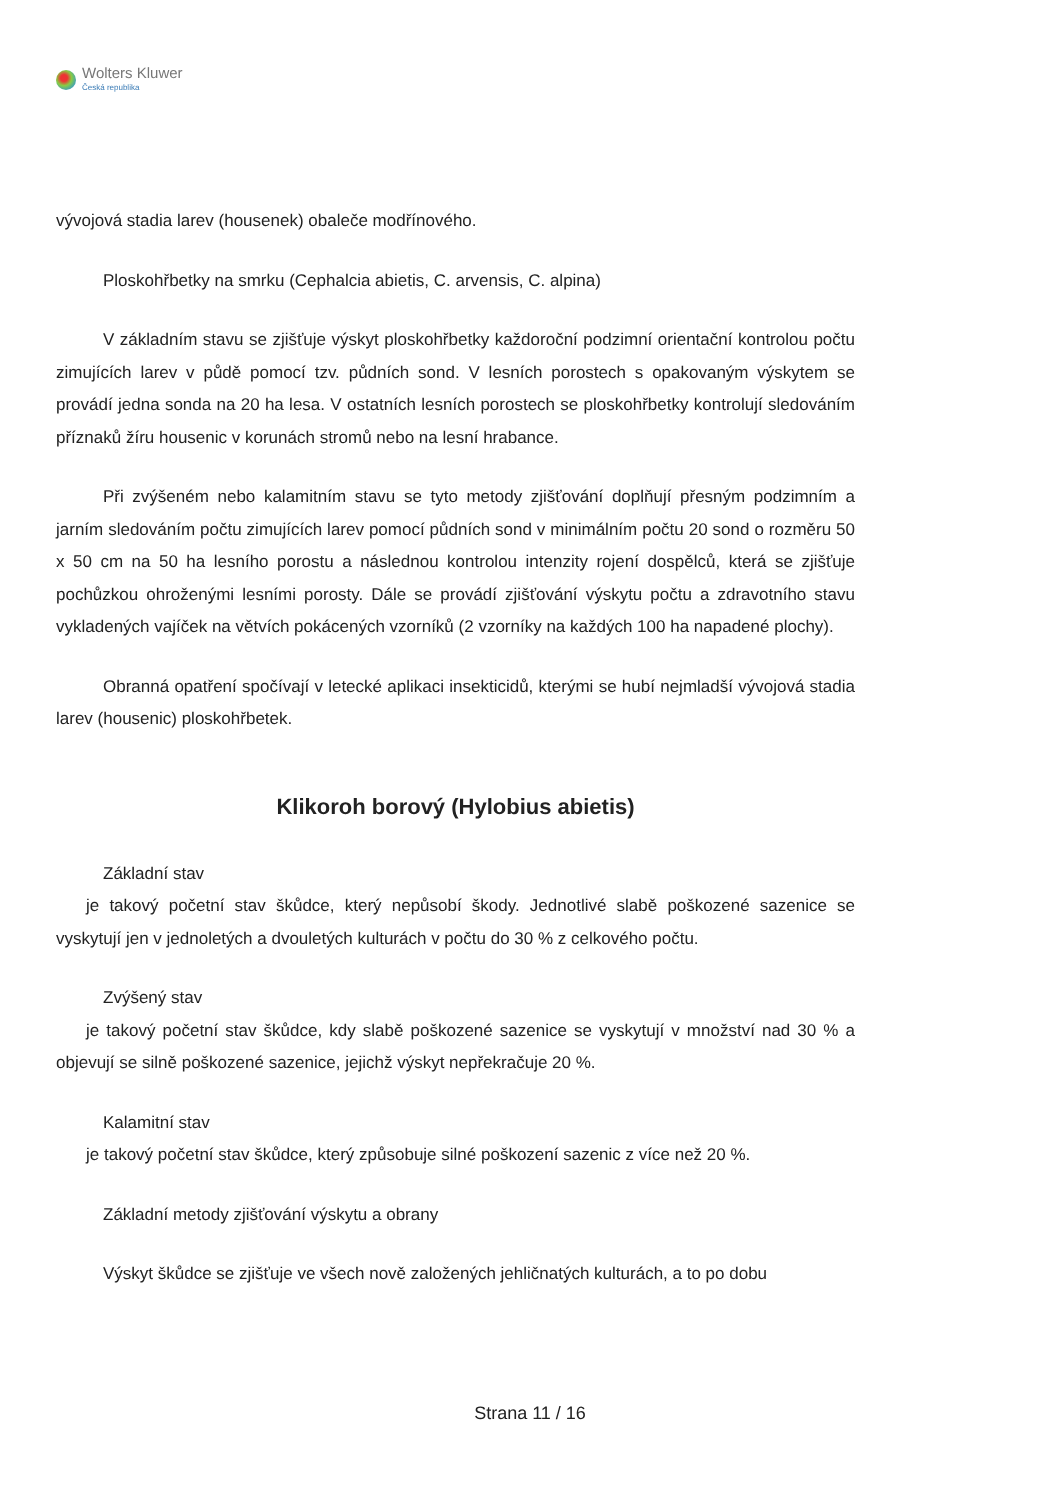Wolters Kluwer
Česká republika
vývojová stadia larev (housenek) obaleče modřínového.
Ploskohřbetky na smrku (Cephalcia abietis, C. arvensis, C. alpina)
V základním stavu se zjišťuje výskyt ploskohřbetky každoroční podzimní orientační kontrolou počtu zimujících larev v půdě pomocí tzv. půdních sond. V lesních porostech s opakovaným výskytem se provádí jedna sonda na 20 ha lesa. V ostatních lesních porostech se ploskohřbetky kontrolují sledováním příznaků žíru housenic v korunách stromů nebo na lesní hrabance.
Při zvýšeném nebo kalamitním stavu se tyto metody zjišťování doplňují přesným podzimním a jarním sledováním počtu zimujících larev pomocí půdních sond v minimálním počtu 20 sond o rozměru 50 x 50 cm na 50 ha lesního porostu a následnou kontrolou intenzity rojení dospělců, která se zjišťuje pochůzkou ohroženými lesními porosty. Dále se provádí zjišťování výskytu počtu a zdravotního stavu vykladených vajíček na větvích pokácených vzorníků (2 vzorníky na každých 100 ha napadené plochy).
Obranná opatření spočívají v letecké aplikaci insekticidů, kterými se hubí nejmladší vývojová stadia larev (housenic) ploskohřbetek.
Klikoroh borový (Hylobius abietis)
Základní stav
je takový početní stav škůdce, který nepůsobí škody. Jednotlivé slabě poškozené sazenice se vyskytují jen v jednoletých a dvouletých kulturách v počtu do 30 % z celkového počtu.
Zvýšený stav
je takový početní stav škůdce, kdy slabě poškozené sazenice se vyskytují v množství nad 30 % a objevují se silně poškozené sazenice, jejichž výskyt nepřekračuje 20 %.
Kalamitní stav
je takový početní stav škůdce, který způsobuje silné poškození sazenic z více než 20 %.
Základní metody zjišťování výskytu a obrany
Výskyt škůdce se zjišťuje ve všech nově založených jehličnatých kulturách, a to po dobu
Strana 11 / 16